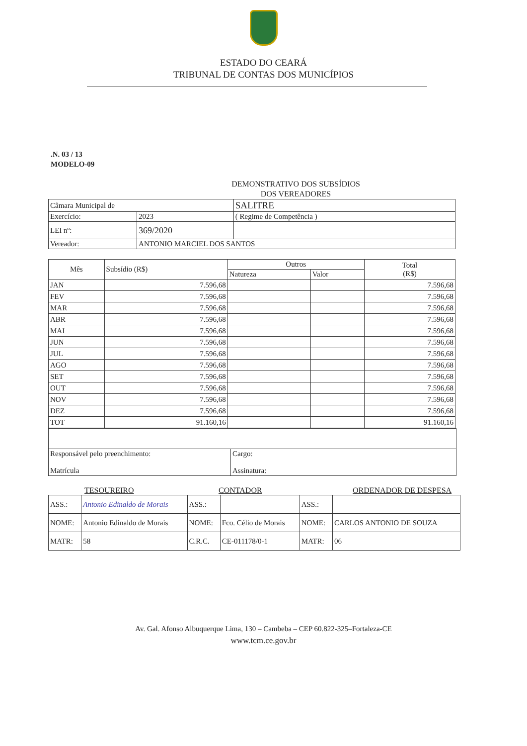ESTADO DO CEARÁ
TRIBUNAL DE CONTAS DOS MUNICÍPIOS
.N. 03 / 13
MODELO-09
DEMONSTRATIVO DOS SUBSÍDIOS
DOS VEREADORES
| Câmara Municipal de | | SALITRE |
| Exercício: | 2023 | ( Regime de Competência ) |
| LEI nº: | 369/2020 | |
| Vereador: | ANTONIO MARCIEL DOS SANTOS | |
| Mês | Subsídio (R$) | Outros | | Total (R$) |
| --- | --- | --- | --- | --- |
| | | Natureza | Valor | |
| JAN | 7.596,68 | | | 7.596,68 |
| FEV | 7.596,68 | | | 7.596,68 |
| MAR | 7.596,68 | | | 7.596,68 |
| ABR | 7.596,68 | | | 7.596,68 |
| MAI | 7.596,68 | | | 7.596,68 |
| JUN | 7.596,68 | | | 7.596,68 |
| JUL | 7.596,68 | | | 7.596,68 |
| AGO | 7.596,68 | | | 7.596,68 |
| SET | 7.596,68 | | | 7.596,68 |
| OUT | 7.596,68 | | | 7.596,68 |
| NOV | 7.596,68 | | | 7.596,68 |
| DEZ | 7.596,68 | | | 7.596,68 |
| TOT | 91.160,16 | | | 91.160,16 |
| Responsável pelo preenchimento: Matrícula | Cargo: Assinatura: |
TESOUREIRO CONTADOR ORDENADOR DE DESPESA
| ASS.: | Antonio Edinaldo de Morais | ASS.: | | ASS.: | |
| NOME: | Antonio Edinaldo de Morais | NOME: | Fco. Célio de Morais | NOME: | CARLOS ANTONIO DE SOUZA |
| MATR: | 58 | C.R.C. | CE-011178/0-1 | MATR: | 06 |
Av. Gal. Afonso Albuquerque Lima, 130 – Cambeba – CEP 60.822-325–Fortaleza-CE
www.tcm.ce.gov.br